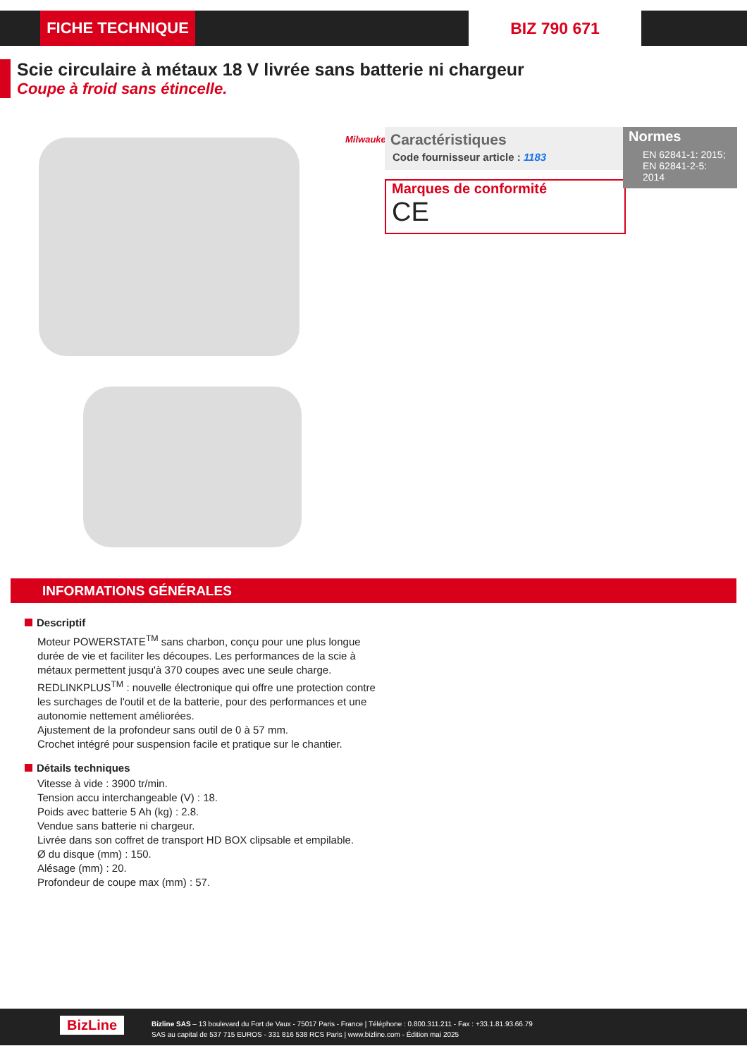FICHE TECHNIQUE BIZ 790 671
Scie circulaire à métaux 18 V livrée sans batterie ni chargeur
Coupe à froid sans étincelle.
Milwaukee
Caractéristiques
Code fournisseur article : 1183
Marques de conformité
CE
Normes
EN 62841-1: 2015; EN 62841-2-5: 2014
INFORMATIONS GÉNÉRALES
Descriptif
Moteur POWERSTATE<sup>TM</sup> sans charbon, conçu pour une plus longue durée de vie et faciliter les découpes. Les performances de la scie à métaux permettent jusqu'à 370 coupes avec une seule charge.
REDLINKPLUS<sup>TM</sup> : nouvelle électronique qui offre une protection contre les surchages de l'outil et de la batterie, pour des performances et une autonomie nettement améliorées.
Ajustement de la profondeur sans outil de 0 à 57 mm.
Crochet intégré pour suspension facile et pratique sur le chantier.
Détails techniques
Vitesse à vide : 3900 tr/min.
Tension accu interchangeable (V) : 18.
Poids avec batterie 5 Ah (kg) : 2.8.
Vendue sans batterie ni chargeur.
Livrée dans son coffret de transport HD BOX clipsable et empilable.
Ø du disque (mm) : 150.
Alésage (mm) : 20.
Profondeur de coupe max (mm) : 57.
BizLine
Bizline SAS – 13 boulevard du Fort de Vaux - 75017 Paris - France | Téléphone : 0.800.311.211 - Fax : +33.1.81.93.66.79
SAS au capital de 537 715 EUROS - 331 816 538 RCS Paris | www.bizline.com - Édition mai 2025